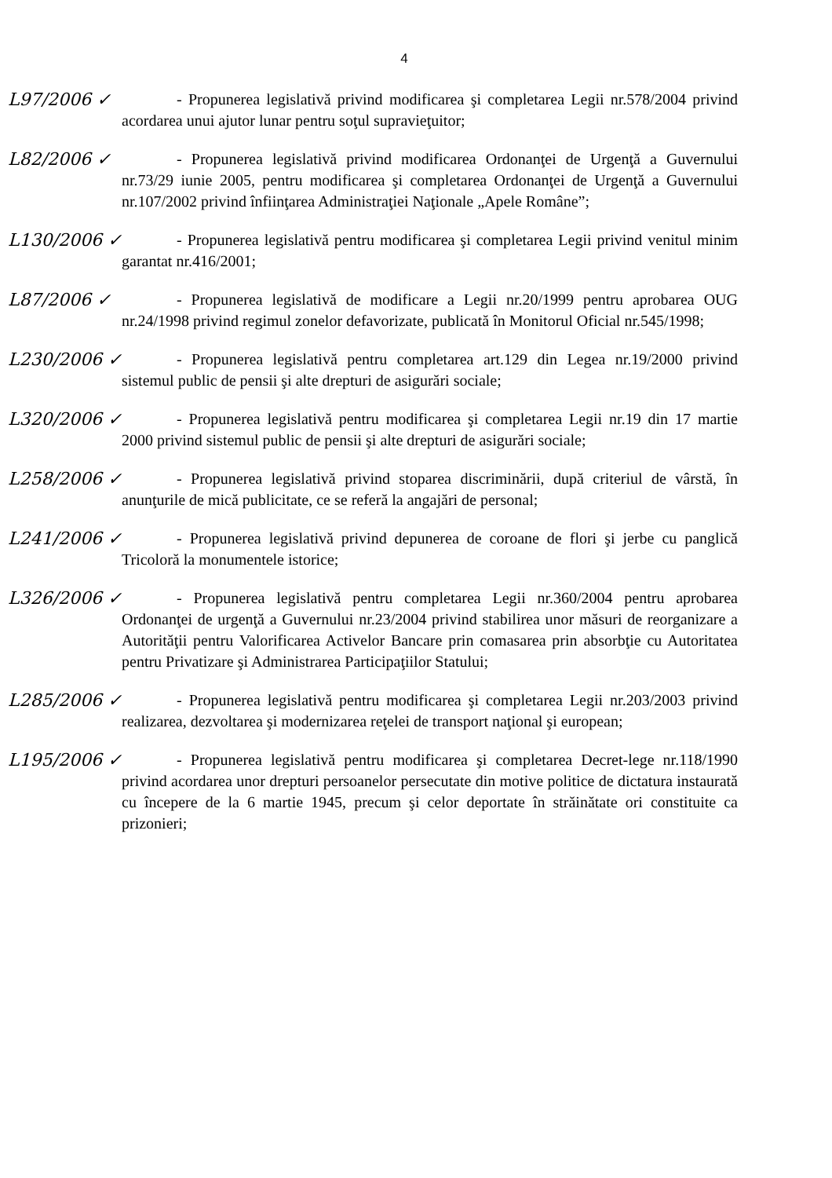4
L97/2006 ✓ - Propunerea legislativă privind modificarea şi completarea Legii nr.578/2004 privind acordarea unui ajutor lunar pentru soţul supravieţuitor;
L82/2006 ✓ - Propunerea legislativă privind modificarea Ordonanţei de Urgenţă a Guvernului nr.73/29 iunie 2005, pentru modificarea şi completarea Ordonanţei de Urgenţă a Guvernului nr.107/2002 privind înfiinţarea Administraţiei Naţionale „Apele Române”;
L130/2006 ✓
- Propunerea legislativă pentru modificarea şi completarea Legii privind venitul minim garantat nr.416/2001;
L87/2006 ✓ - Propunerea legislativă de modificare a Legii nr.20/1999 pentru aprobarea OUG nr.24/1998 privind regimul zonelor defavorizate, publicată în Monitorul Oficial nr.545/1998;
L230/2006 ✓
- Propunerea legislativă pentru completarea art.129 din Legea nr.19/2000 privind sistemul public de pensii şi alte drepturi de asigurări sociale;
L320/2006 ✓
- Propunerea legislativă pentru modificarea şi completarea Legii nr.19 din 17 martie 2000 privind sistemul public de pensii şi alte drepturi de asigurări sociale;
L258/2006 ✓
- Propunerea legislativă privind stoparea discriminării, după criteriul de vârstă, în anunţurile de mică publicitate, ce se referă la angajări de personal;
L241/2006 ✓
- Propunerea legislativă privind depunerea de coroane de flori şi jerbe cu panglică Tricoloră la monumentele istorice;
L326/2006 ✓
- Propunerea legislativă pentru completarea Legii nr.360/2004 pentru aprobarea Ordonanţei de urgenţă a Guvernului nr.23/2004 privind stabilirea unor măsuri de reorganizare a Autorităţii pentru Valorificarea Activelor Bancare prin comasarea prin absorbţie cu Autoritatea pentru Privatizare şi Administrarea Participaţiilor Statului;
L285/2006 ✓
- Propunerea legislativă pentru modificarea şi completarea Legii nr.203/2003 privind realizarea, dezvoltarea şi modernizarea reţelei de transport naţional şi european;
L195/2006 ✓
- Propunerea legislativă pentru modificarea şi completarea Decret-lege nr.118/1990 privind acordarea unor drepturi persoanelor persecutate din motive politice de dictatura instaurată cu începere de la 6 martie 1945, precum şi celor deportate în străinătate ori constituite ca prizonieri;